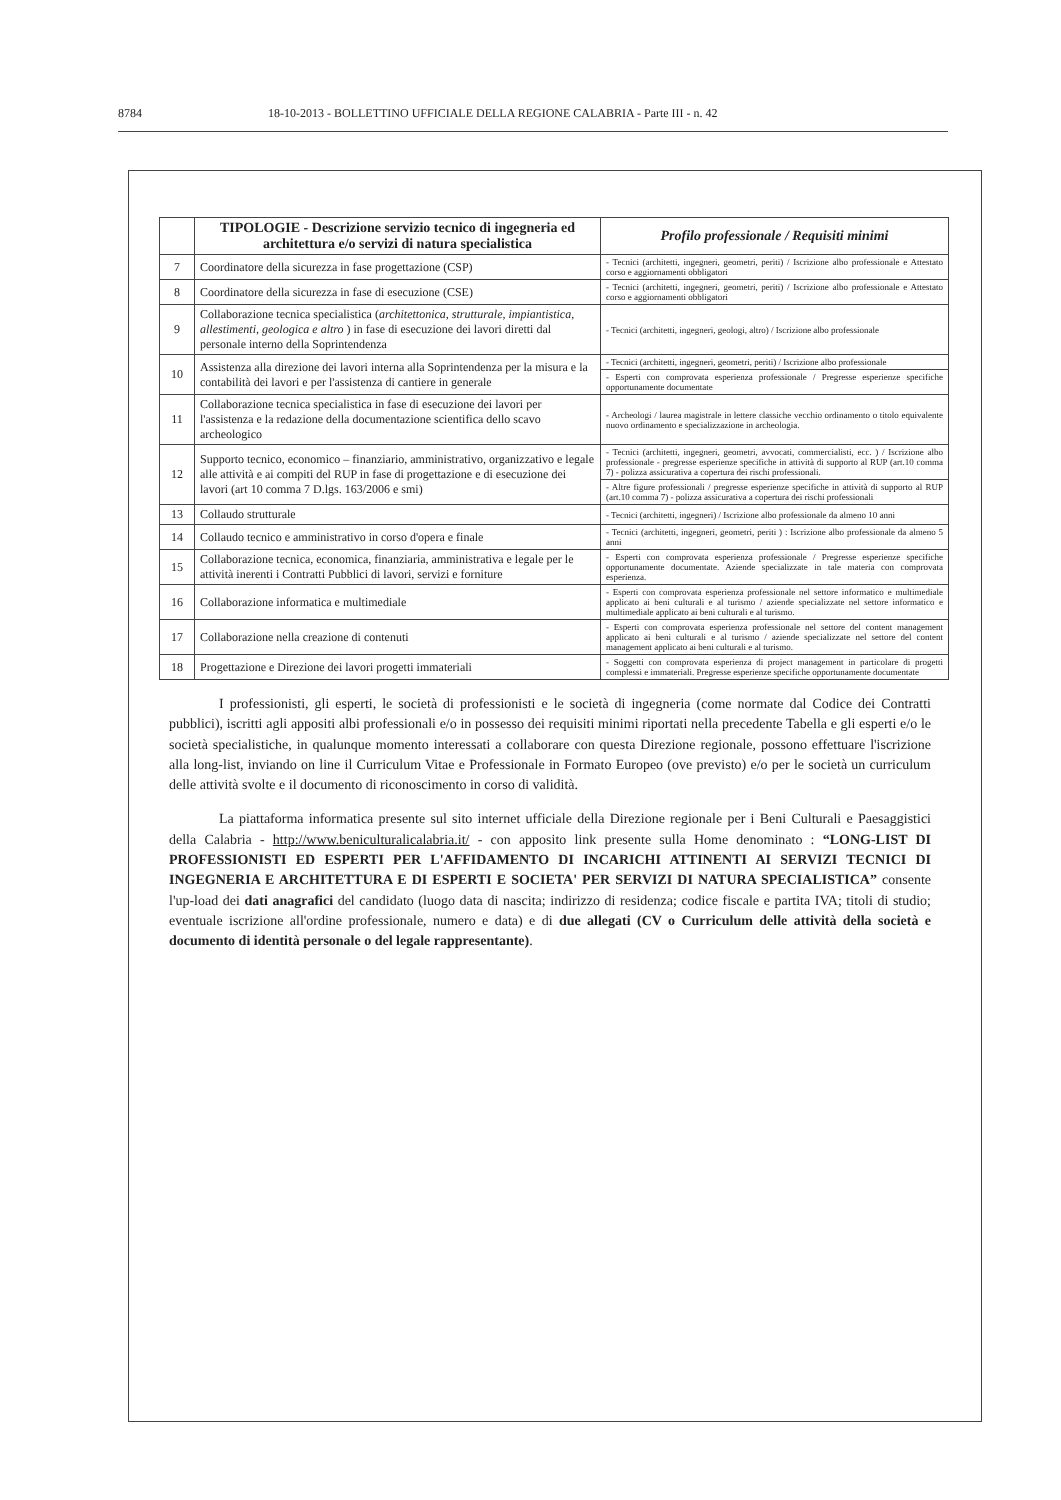8784 18-10-2013 - BOLLETTINO UFFICIALE DELLA REGIONE CALABRIA - Parte III - n. 42
| | TIPOLOGIE - Descrizione servizio tecnico di ingegneria ed architettura e/o servizi di natura specialistica | Profilo professionale / Requisiti minimi |
| --- | --- | --- |
| 7 | Coordinatore della sicurezza in fase progettazione (CSP) | - Tecnici (architetti, ingegneri, geometri, periti) / Iscrizione albo professionale e Attestato corso e aggiornamenti obbligatori |
| 8 | Coordinatore della sicurezza in fase di esecuzione (CSE) | - Tecnici (architetti, ingegneri, geometri, periti) / Iscrizione albo professionale e Attestato corso e aggiornamenti obbligatori |
| 9 | Collaborazione tecnica specialistica ( architettonica, strutturale, impiantistica, allestimenti, geologica e altro ) in fase di esecuzione dei lavori diretti dal personale interno della Soprintendenza | - Tecnici (architetti, ingegneri, geologi, altro) / Iscrizione albo professionale |
| 10 | Assistenza alla direzione dei lavori interna alla Soprintendenza per la misura e la contabilità dei lavori e per l'assistenza di cantiere in generale | - Tecnici (architetti, ingegneri, geometri, periti) / Iscrizione albo professionale |
| | | - Esperti con comprovata esperienza professionale / Pregresse esperienze specifiche opportunamente documentate |
| 11 | Collaborazione tecnica specialistica in fase di esecuzione dei lavori per l'assistenza e la redazione della documentazione scientifica dello scavo archeologico | - Archeologi / laurea magistrale in lettere classiche vecchio ordinamento o titolo equivalente nuovo ordinamento e specializzazione in archeologia. |
| 12 | Supporto tecnico, economico – finanziario, amministrativo, organizzativo e legale alle attività e ai compiti del RUP in fase di progettazione e di esecuzione dei lavori (art 10 comma 7 D.lgs. 163/2006 e smi) | - Tecnici (architetti, ingegneri, geometri, avvocati, commercialisti, ecc. ) / Iscrizione albo professionale - pregresse esperienze specifiche in attività di supporto al RUP (art.10 comma 7) - polizza assicurativa a copertura dei rischi professionali. |
| | | - Altre figure professionali / pregresse esperienze specifiche in attività di supporto al RUP (art.10 comma 7) - polizza assicurativa a copertura dei rischi professionali |
| 13 | Collaudo strutturale | - Tecnici (architetti, ingegneri) / Iscrizione albo professionale da almeno 10 anni |
| 14 | Collaudo tecnico e amministrativo in corso d'opera e finale | - Tecnici (architetti, ingegneri, geometri, periti ) : Iscrizione albo professionale da almeno 5 anni |
| 15 | Collaborazione tecnica, economica, finanziaria, amministrativa e legale per le attività inerenti i Contratti Pubblici di lavori, servizi e forniture | - Esperti con comprovata esperienza professionale / Pregresse esperienze specifiche opportunamente documentate. Aziende specializzate in tale materia con comprovata esperienza. |
| 16 | Collaborazione informatica e multimediale | - Esperti con comprovata esperienza professionale nel settore informatico e multimediale applicato ai beni culturali e al turismo / aziende specializzate nel settore informatico e multimediale applicato ai beni culturali e al turismo. |
| 17 | Collaborazione nella creazione di contenuti | - Esperti con comprovata esperienza professionale nel settore del content management applicato ai beni culturali e al turismo / aziende specializzate nel settore del content management applicato ai beni culturali e al turismo. |
| 18 | Progettazione e Direzione dei lavori progetti immateriali | - Soggetti con comprovata esperienza di project management in particolare di progetti complessi e immateriali. Pregresse esperienze specifiche opportunamente documentate |
I professionisti, gli esperti, le società di professionisti e le società di ingegneria (come normate dal Codice dei Contratti pubblici), iscritti agli appositi albi professionali e/o in possesso dei requisiti minimi riportati nella precedente Tabella e gli esperti e/o le società specialistiche, in qualunque momento interessati a collaborare con questa Direzione regionale, possono effettuare l'iscrizione alla long-list, inviando on line il Curriculum Vitae e Professionale in Formato Europeo (ove previsto) e/o per le società un curriculum delle attività svolte e il documento di riconoscimento in corso di validità.
La piattaforma informatica presente sul sito internet ufficiale della Direzione regionale per i Beni Culturali e Paesaggistici della Calabria - http://www.beniculturalicalabria.it/ - con apposito link presente sulla Home denominato : “LONG-LIST DI PROFESSIONISTI ED ESPERTI PER L'AFFIDAMENTO DI INCARICHI ATTINENTI AI SERVIZI TECNICI DI INGEGNERIA E ARCHITETTURA E DI ESPERTI E SOCIETA' PER SERVIZI DI NATURA SPECIALISTICA” consente l'up-load dei dati anagrafici del candidato (luogo data di nascita; indirizzo di residenza; codice fiscale e partita IVA; titoli di studio; eventuale iscrizione all'ordine professionale, numero e data) e di due allegati (CV o Curriculum delle attività della società e documento di identità personale o del legale rappresentante).